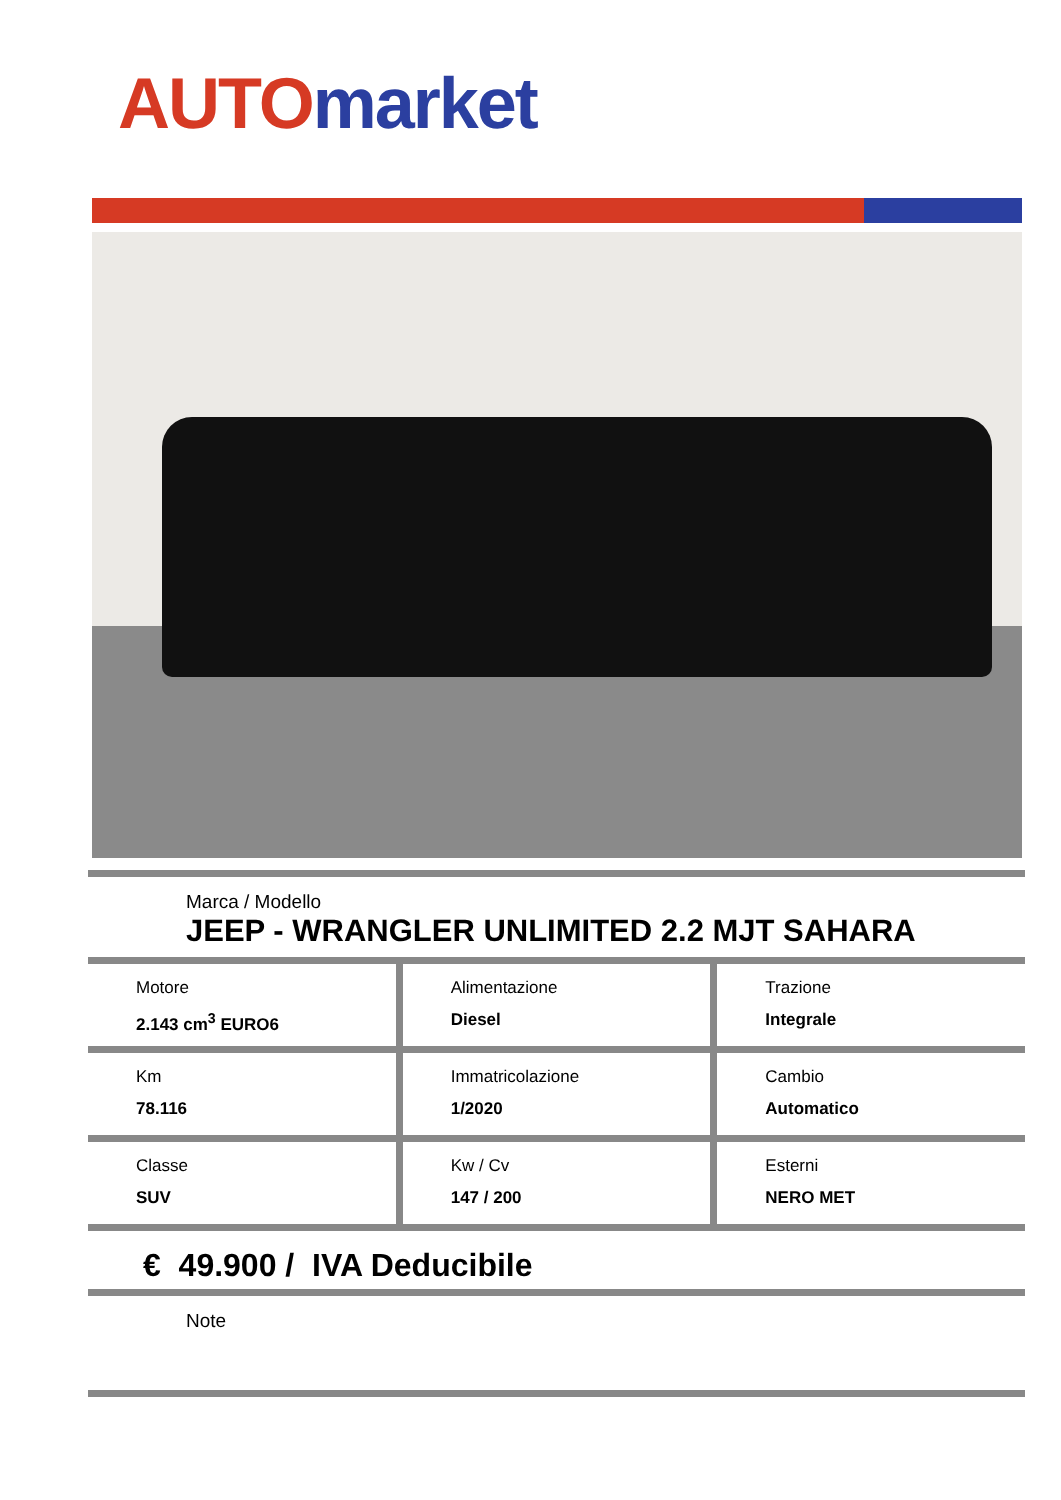AUTO market
Marca / Modello
JEEP - WRANGLER UNLIMITED 2.2 MJT SAHARA
Motore
2.143 cm<sup>3</sup> EURO6
Alimentazione
Diesel
Trazione
Integrale
Km
78.116
Immatricolazione
1/2020
Cambio
Automatico
Classe
SUV
Kw / Cv
147 / 200
Esterni
NERO MET
€ 49.900 / IVA Deducibile
Note